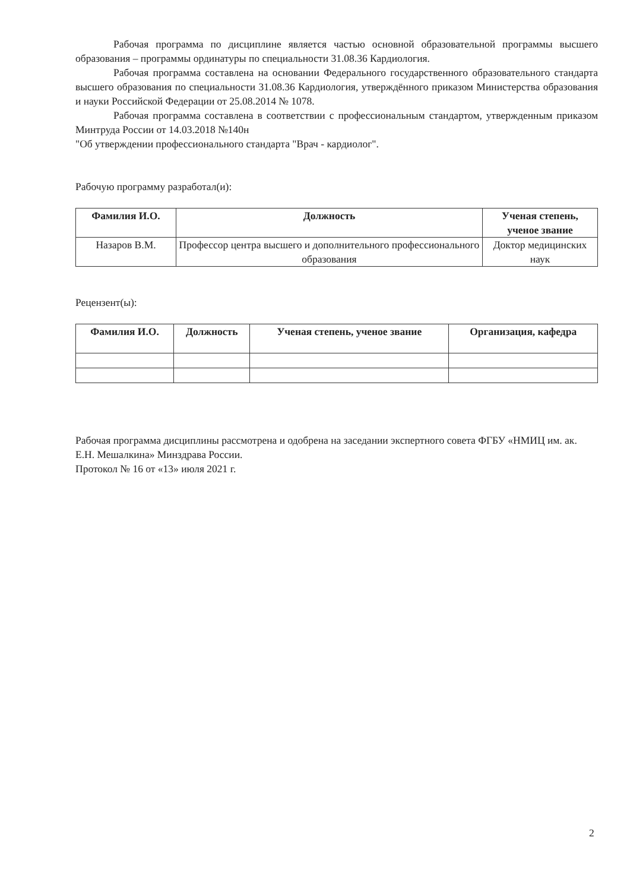Рабочая программа по дисциплине является частью основной образовательной программы высшего образования – программы ординатуры по специальности 31.08.36 Кардиология.
Рабочая программа составлена на основании Федерального государственного образовательного стандарта высшего образования по специальности 31.08.36 Кардиология, утверждённого приказом Министерства образования и науки Российской Федерации от 25.08.2014 № 1078.
Рабочая программа составлена в соответствии с профессиональным стандартом, утвержденным приказом Минтруда России от 14.03.2018 №140н
"Об утверждении профессионального стандарта "Врач - кардиолог".
Рабочую программу разработал(и):
| Фамилия И.О. | Должность | Ученая степень, ученое звание |
| --- | --- | --- |
| Назаров В.М. | Профессор центра высшего и дополнительного профессионального образования | Доктор медицинских наук |
Рецензент(ы):
| Фамилия И.О. | Должность | Ученая степень, ученое звание | Организация, кафедра |
| --- | --- | --- | --- |
Рабочая программа дисциплины рассмотрена и одобрена на заседании экспертного совета ФГБУ «НМИЦ им. ак. Е.Н. Мешалкина» Минздрава России.
Протокол № 16 от «13» июля 2021 г.
2